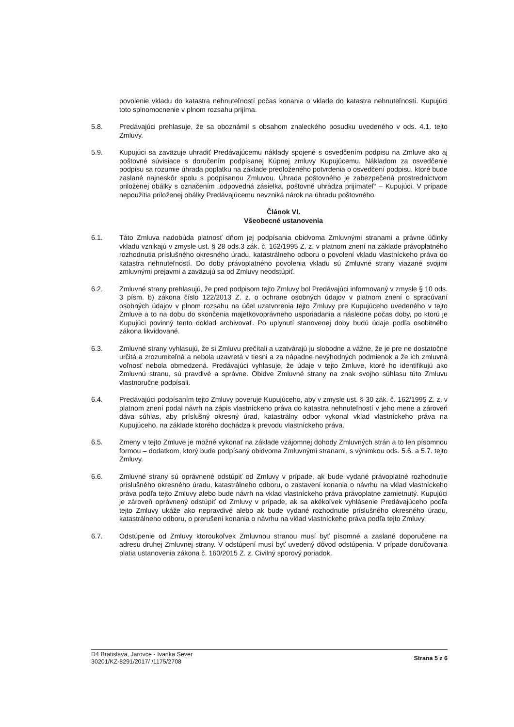povolenie vkladu do katastra nehnuteľností počas konania o vklade do katastra nehnuteľností. Kupujúci toto splnomocnenie v plnom rozsahu prijíma.
5.8. Predávajúci prehlasuje, že sa oboznámil s obsahom znaleckého posudku uvedeného v ods. 4.1. tejto Zmluvy.
5.9. Kupujúci sa zaväzuje uhradiť Predávajúcemu náklady spojené s osvedčením podpisu na Zmluve ako aj poštovné súvisiace s doručením podpísanej Kúpnej zmluvy Kupujúcemu. Nákladom za osvedčenie podpisu sa rozumie úhrada poplatku na základe predloženého potvrdenia o osvedčení podpisu, ktoré bude zaslané najneskôr spolu s podpísanou Zmluvou. Úhrada poštovného je zabezpečená prostredníctvom priloženej obálky s označením „odpovedná zásielka, poštovné uhrádza prijímateľ“ – Kupujúci. V prípade nepoužitia priloženej obálky Predávajúcemu nevzniká nárok na úhradu poštovného.
Článok VI.
Všeobecné ustanovenia
6.1. Táto Zmluva nadobúda platnosť dňom jej podpísania obidvoma Zmluvnými stranami a právne účinky vkladu vznikajú v zmysle ust. § 28 ods.3 zák. č. 162/1995 Z. z. v platnom znení na základe právoplatného rozhodnutia príslušného okresného úradu, katastrálneho odboru o povolení vkladu vlastníckeho práva do katastra nehnuteľností. Do doby právoplatného povolenia vkladu sú Zmluvné strany viazané svojimi zmluvnými prejavmi a zaväzujú sa od Zmluvy neodstúpiť.
6.2. Zmluvné strany prehlasujú, že pred podpisom tejto Zmluvy bol Predávajúci informovaný v zmysle § 10 ods. 3 písm. b) zákona číslo 122/2013 Z. z. o ochrane osobných údajov v platnom znení o spracúvaní osobných údajov v plnom rozsahu na účel uzatvorenia tejto Zmluvy pre Kupujúceho uvedeného v tejto Zmluve a to na dobu do skončenia majetkovoprávneho usporiadania a následne počas doby, po ktorú je Kupujúci povinný tento doklad archivovať. Po uplynutí stanovenej doby budú údaje podľa osobitného zákona likvidované.
6.3. Zmluvné strany vyhlasujú, že si Zmluvu prečítali a uzatvárajú ju slobodne a vážne, že je pre ne dostatočne určitá a zrozumiteľná a nebola uzavretá v tiesni a za nápadne nevýhodných podmienok a že ich zmluvná voľnosť nebola obmedzená. Predávajúci vyhlasuje, že údaje v tejto Zmluve, ktoré ho identifikujú ako Zmluvnú stranu, sú pravdivé a správne. Obidve Zmluvné strany na znak svojho súhlasu túto Zmluvu vlastnoručne podpísali.
6.4. Predávajúci podpísaním tejto Zmluvy poveruje Kupujúceho, aby v zmysle ust. § 30 zák. č. 162/1995 Z. z. v platnom znení podal návrh na zápis vlastníckeho práva do katastra nehnuteľností v jeho mene a zároveň dáva súhlas, aby príslušný okresný úrad, katastrálny odbor vykonal vklad vlastníckeho práva na Kupujúceho, na základe ktorého dochádza k prevodu vlastníckeho práva.
6.5. Zmeny v tejto Zmluve je možné vykonať na základe vzájomnej dohody Zmluvných strán a to len písomnou formou – dodatkom, ktorý bude podpísaný obidvoma Zmluvnými stranami, s výnimkou ods. 5.6. a 5.7. tejto Zmluvy.
6.6. Zmluvné strany sú oprávnené odstúpiť od Zmluvy v prípade, ak bude vydané právoplatné rozhodnutie príslušného okresného úradu, katastrálneho odboru, o zastavení konania o návrhu na vklad vlastníckeho práva podľa tejto Zmluvy alebo bude návrh na vklad vlastníckeho práva právoplatne zamietnutý. Kupujúci je zároveň oprávnený odstúpiť od Zmluvy v prípade, ak sa akékoľvek vyhlásenie Predávajúceho podľa tejto Zmluvy ukáže ako nepravdivé alebo ak bude vydané rozhodnutie príslušného okresného úradu, katastrálneho odboru, o prerušení konania o návrhu na vklad vlastníckeho práva podľa tejto Zmluvy.
6.7. Odstúpenie od Zmluvy ktoroukoľvek Zmluvnou stranou musí byť písomné a zaslané doporučene na adresu druhej Zmluvnej strany. V odstúpení musí byť uvedený dôvod odstúpenia. V prípade doručovania platia ustanovenia zákona č. 160/2015 Z. z. Civilný sporový poriadok.
D4 Bratislava, Jarovce - Ivanka Sever
30201/KZ-8291/2017/ /1175/2708
Strana 5 z 6